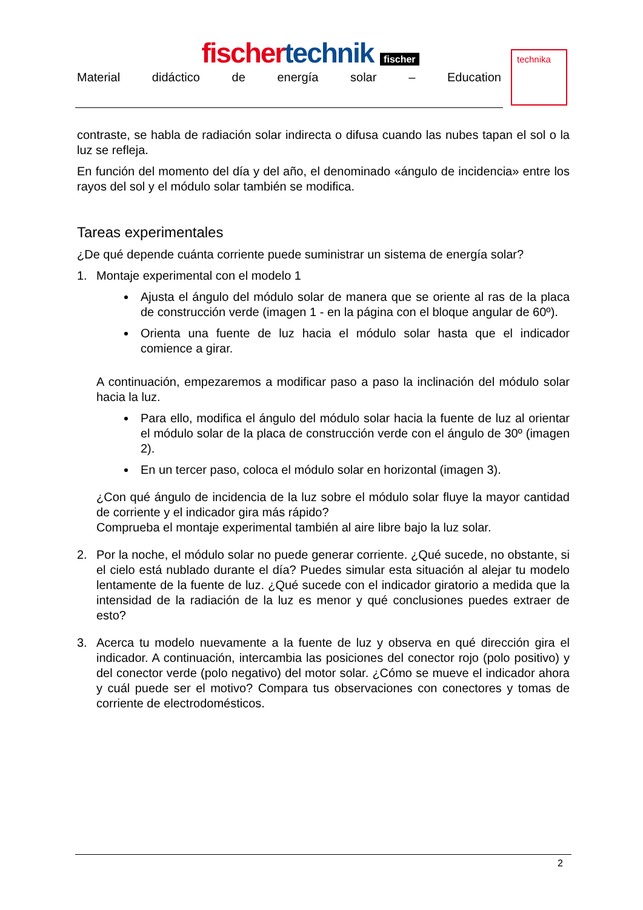fischer technik fischer
Material didáctico de energía solar – Education
technika
contraste, se habla de radiación solar indirecta o difusa cuando las nubes tapan el sol o la luz se refleja.
En función del momento del día y del año, el denominado «ángulo de incidencia» entre los rayos del sol y el módulo solar también se modifica.
Tareas experimentales
¿De qué depende cuánta corriente puede suministrar un sistema de energía solar?
1. Montaje experimental con el modelo 1
Ajusta el ángulo del módulo solar de manera que se oriente al ras de la placa de construcción verde (imagen 1 - en la página con el bloque angular de 60º).
Orienta una fuente de luz hacia el módulo solar hasta que el indicador comience a girar.
A continuación, empezaremos a modificar paso a paso la inclinación del módulo solar hacia la luz.
Para ello, modifica el ángulo del módulo solar hacia la fuente de luz al orientar el módulo solar de la placa de construcción verde con el ángulo de 30º (imagen 2).
En un tercer paso, coloca el módulo solar en horizontal (imagen 3).
¿Con qué ángulo de incidencia de la luz sobre el módulo solar fluye la mayor cantidad de corriente y el indicador gira más rápido?
Comprueba el montaje experimental también al aire libre bajo la luz solar.
2. Por la noche, el módulo solar no puede generar corriente. ¿Qué sucede, no obstante, si el cielo está nublado durante el día? Puedes simular esta situación al alejar tu modelo lentamente de la fuente de luz. ¿Qué sucede con el indicador giratorio a medida que la intensidad de la radiación de la luz es menor y qué conclusiones puedes extraer de esto?
3. Acerca tu modelo nuevamente a la fuente de luz y observa en qué dirección gira el indicador. A continuación, intercambia las posiciones del conector rojo (polo positivo) y del conector verde (polo negativo) del motor solar. ¿Cómo se mueve el indicador ahora y cuál puede ser el motivo? Compara tus observaciones con conectores y tomas de corriente de electrodomésticos.
2